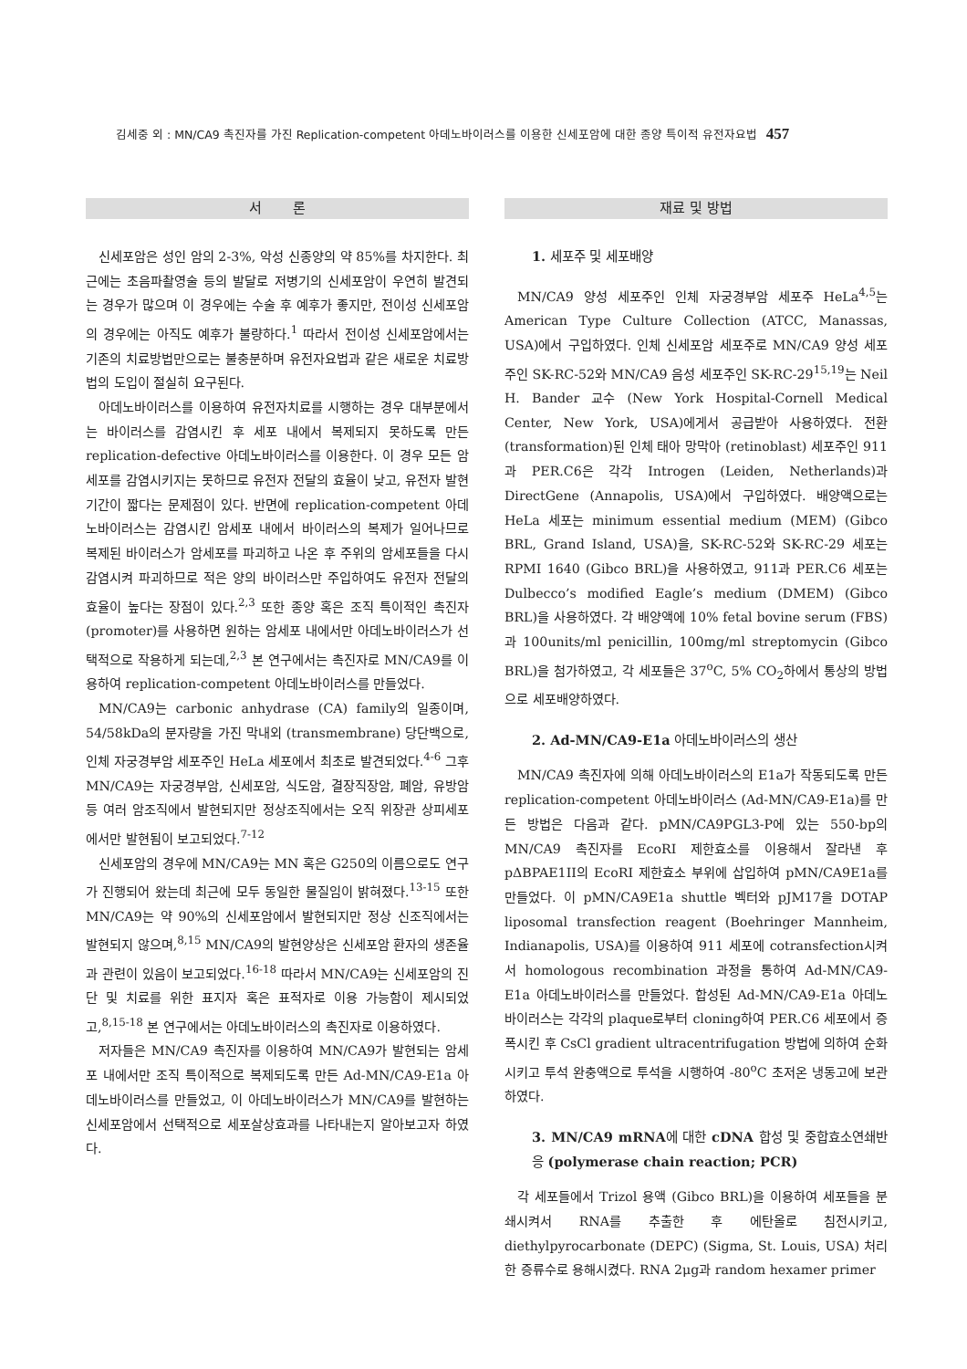김세중 외 : MN/CA9 촉진자를 가진 Replication-competent 아데노바이러스를 이용한 신세포암에 대한 종양 특이적 유전자요법 457
서 론
신세포암은 성인 암의 2-3%, 악성 신종양의 약 85%를 차지한다. 최근에는 초음파촬영술 등의 발달로 저병기의 신세포암이 우연히 발견되는 경우가 많으며 이 경우에는 수술 후 예후가 좋지만, 전이성 신세포암의 경우에는 아직도 예후가 불량하다.<sup>1</sup> 따라서 전이성 신세포암에서는 기존의 치료방법만으로는 불충분하며 유전자요법과 같은 새로운 치료방법의 도입이 절실히 요구된다.
아데노바이러스를 이용하여 유전자치료를 시행하는 경우 대부분에서는 바이러스를 감염시킨 후 세포 내에서 복제되지 못하도록 만든 replication-defective 아데노바이러스를 이용한다. 이 경우 모든 암세포를 감염시키지는 못하므로 유전자 전달의 효율이 낮고, 유전자 발현 기간이 짧다는 문제점이 있다. 반면에 replication-competent 아데노바이러스는 감염시킨 암세포 내에서 바이러스의 복제가 일어나므로 복제된 바이러스가 암세포를 파괴하고 나온 후 주위의 암세포들을 다시 감염시켜 파괴하므로 적은 양의 바이러스만 주입하여도 유전자 전달의 효율이 높다는 장점이 있다.<sup>2,3</sup> 또한 종양 혹은 조직 특이적인 촉진자 (promoter)를 사용하면 원하는 암세포 내에서만 아데노바이러스가 선택적으로 작용하게 되는데,<sup>2,3</sup> 본 연구에서는 촉진자로 MN/CA9를 이용하여 replication-competent 아데노바이러스를 만들었다.
MN/CA9는 carbonic anhydrase (CA) family의 일종이며, 54/58kDa의 분자량을 가진 막내외 (transmembrane) 당단백으로, 인체 자궁경부암 세포주인 HeLa 세포에서 최초로 발견되었다.<sup>4-6</sup> 그후 MN/CA9는 자궁경부암, 신세포암, 식도암, 결장직장암, 폐암, 유방암 등 여러 암조직에서 발현되지만 정상조직에서는 오직 위장관 상피세포에서만 발현됨이 보고되었다.<sup>7-12</sup>
신세포암의 경우에 MN/CA9는 MN 혹은 G250의 이름으로도 연구가 진행되어 왔는데 최근에 모두 동일한 물질임이 밝혀졌다.<sup>13-15</sup> 또한 MN/CA9는 약 90%의 신세포암에서 발현되지만 정상 신조직에서는 발현되지 않으며,<sup>8,15</sup> MN/CA9의 발현양상은 신세포암 환자의 생존율과 관련이 있음이 보고되었다.<sup>16-18</sup> 따라서 MN/CA9는 신세포암의 진단 및 치료를 위한 표지자 혹은 표적자로 이용 가능함이 제시되었고,<sup>8,15-18</sup> 본 연구에서는 아데노바이러스의 촉진자로 이용하였다.
저자들은 MN/CA9 촉진자를 이용하여 MN/CA9가 발현되는 암세포 내에서만 조직 특이적으로 복제되도록 만든 Ad-MN/CA9-E1a 아데노바이러스를 만들었고, 이 아데노바이러스가 MN/CA9를 발현하는 신세포암에서 선택적으로 세포살상효과를 나타내는지 알아보고자 하였다.
재료 및 방법
1. 세포주 및 세포배양
MN/CA9 양성 세포주인 인체 자궁경부암 세포주 HeLa<sup>4,5</sup>는 American Type Culture Collection (ATCC, Manassas, USA)에서 구입하였다. 인체 신세포암 세포주로 MN/CA9 양성 세포주인 SK-RC-52와 MN/CA9 음성 세포주인 SK-RC-29<sup>15,19</sup>는 Neil H. Bander 교수 (New York Hospital-Cornell Medical Center, New York, USA)에게서 공급받아 사용하였다. 전환 (transformation)된 인체 태아 망막아 (retinoblast) 세포주인 911과 PER.C6은 각각 Introgen (Leiden, Netherlands)과 DirectGene (Annapolis, USA)에서 구입하였다. 배양액으로는 HeLa 세포는 minimum essential medium (MEM) (Gibco BRL, Grand Island, USA)을, SK-RC-52와 SK-RC-29 세포는 RPMI 1640 (Gibco BRL)을 사용하였고, 911과 PER.C6 세포는 Dulbecco’s modified Eagle’s medium (DMEM) (Gibco BRL)을 사용하였다. 각 배양액에 10% fetal bovine serum (FBS)과 100units/ml penicillin, 100mg/ml streptomycin (Gibco BRL)을 첨가하였고, 각 세포들은 37<sup>o</sup>C, 5% CO<sub>2</sub>하에서 통상의 방법으로 세포배양하였다.
2. Ad-MN/CA9-E1a 아데노바이러스의 생산
MN/CA9 촉진자에 의해 아데노바이러스의 E1a가 작동되도록 만든 replication-competent 아데노바이러스 (Ad-MN/CA9-E1a)를 만든 방법은 다음과 같다. pMN/CA9PGL3-P에 있는 550-bp의 MN/CA9 촉진자를 EcoRI 제한효소를 이용해서 잘라낸 후 pΔBPAE1II의 EcoRI 제한효소 부위에 삽입하여 pMN/CA9E1a를 만들었다. 이 pMN/CA9E1a shuttle 벡터와 pJM17을 DOTAP liposomal transfection reagent (Boehringer Mannheim, Indianapolis, USA)를 이용하여 911 세포에 cotransfection시켜서 homologous recombination 과정을 통하여 Ad-MN/CA9-E1a 아데노바이러스를 만들었다. 합성된 Ad-MN/CA9-E1a 아데노바이러스는 각각의 plaque로부터 cloning하여 PER.C6 세포에서 증폭시킨 후 CsCl gradient ultracentrifugation 방법에 의하여 순화시키고 투석 완충액으로 투석을 시행하여 -80<sup>o</sup>C 초저온 냉동고에 보관하였다.
3. MN/CA9 mRNA에 대한 cDNA 합성 및 중합효소연쇄반응 (polymerase chain reaction; PCR)
각 세포들에서 Trizol 용액 (Gibco BRL)을 이용하여 세포들을 분쇄시켜서 RNA를 추출한 후 에탄올로 침전시키고, diethylpyrocarbonate (DEPC) (Sigma, St. Louis, USA) 처리한 증류수로 용해시켰다. RNA 2μg과 random hexamer primer